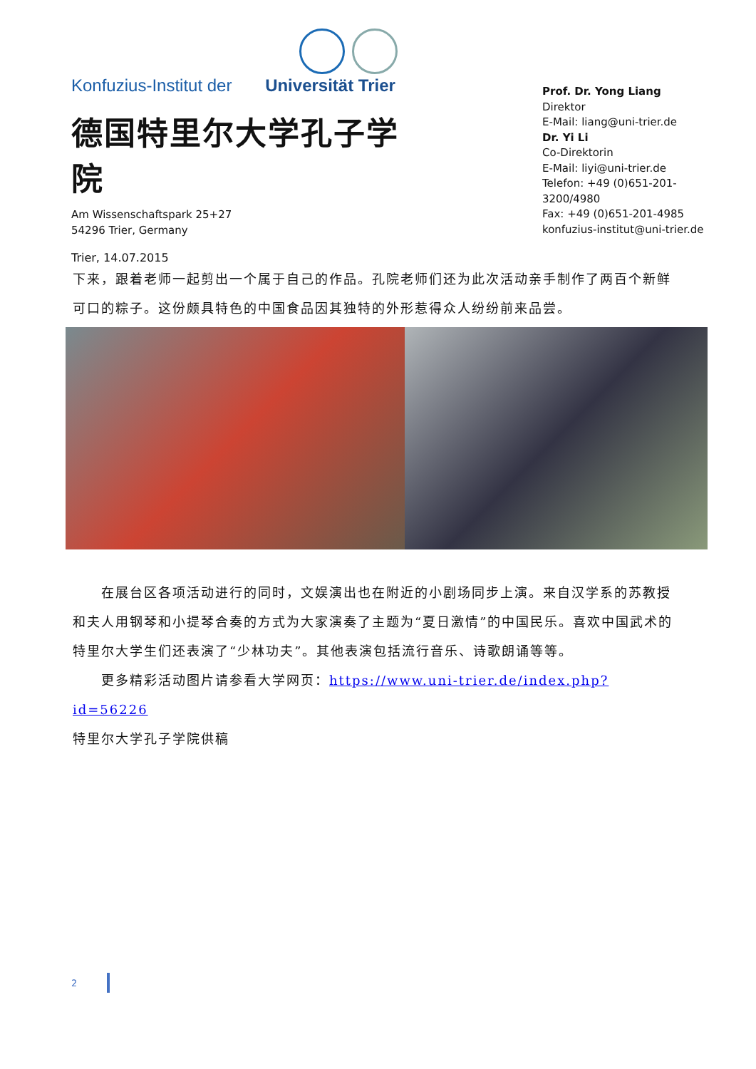Konfuzius-Institut der Universität Trier
德国特里尔大学孔子学院
Am Wissenschaftspark 25+27
54296 Trier, Germany
Trier, 14.07.2015
Prof. Dr. Yong Liang
Direktor
E-Mail: liang@uni-trier.de
Dr. Yi Li
Co-Direktorin
E-Mail: liyi@uni-trier.de
Telefon: +49 (0)651-201-3200/4980
Fax: +49 (0)651-201-4985
konfuzius-institut@uni-trier.de
下来，跟着老师一起剪出一个属于自己的作品。孔院老师们还为此次活动亲手制作了两百个新鲜可口的粽子。这份颇具特色的中国食品因其独特的外形惹得众人纷纷前来品尝。
　　在展台区各项活动进行的同时，文娱演出也在附近的小剧场同步上演。来自汉学系的苏教授和夫人用钢琴和小提琴合奏的方式为大家演奏了主题为“夏日激情”的中国民乐。喜欢中国武术的特里尔大学生们还表演了“少林功夫”。其他表演包括流行音乐、诗歌朗诵等等。
　　更多精彩活动图片请参看大学网页：https://www.uni-trier.de/index.php?id=56226
特里尔大学孔子学院供稿
2